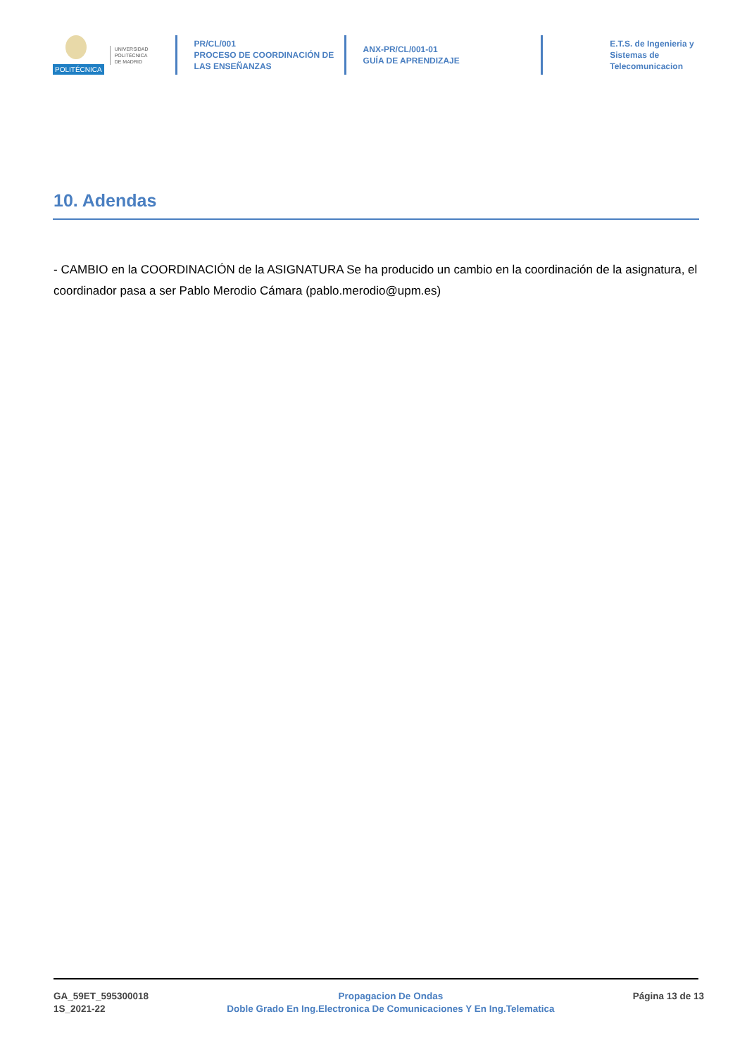POLITÉCNICA
UNIVERSIDAD
POLITÉCNICA
DE MADRID
PR/CL/001
PROCESO DE COORDINACIÓN DE
LAS ENSEÑANZAS
ANX-PR/CL/001-01
GUÍA DE APRENDIZAJE
E.T.S. de Ingenieria y
Sistemas de
Telecomunicacion
10. Adendas
- CAMBIO en la COORDINACIÓN de la ASIGNATURA Se ha producido un cambio en la coordinación de la asignatura, el coordinador pasa a ser Pablo Merodio Cámara (pablo.merodio@upm.es)
GA_59ET_595300018
1S_2021-22
Propagacion De Ondas
Doble Grado En Ing.Electronica De Comunicaciones Y En Ing.Telematica
Página 13 de 13